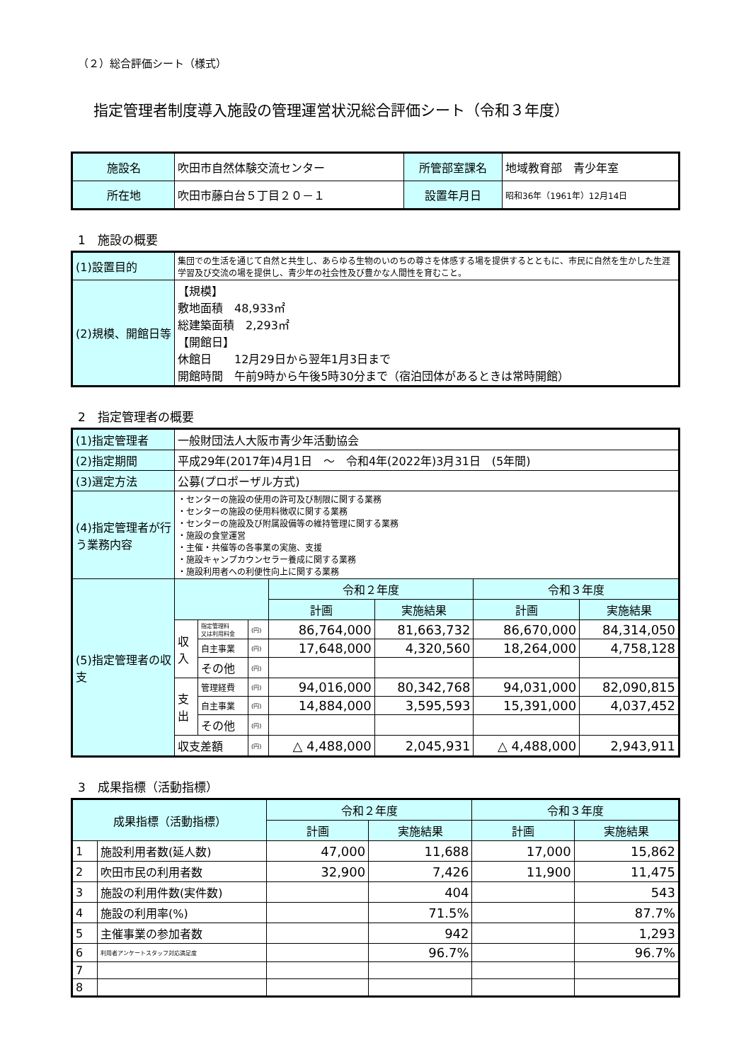（２）総合評価シート（様式）
指定管理者制度導入施設の管理運営状況総合評価シート（令和３年度）
| 施設名 | 吹田市自然体験交流センター | 所管部室課名 | 地域教育部 青少年室 |
| 所在地 | 吹田市藤白台５丁目２０－１ | 設置年月日 | 昭和36年（1961年）12月14日 |
1　施設の概要
| (1)設置目的 | 集団での生活を通じて自然と共生し、あらゆる生物のいのちの尊さを体感する場を提供するとともに、市民に自然を生かした生涯学習及び交流の場を提供し、青少年の社会性及び豊かな人間性を育むこと。 |
| (2)規模、開館日等 | 【規模】 敷地面積 48,933㎡ 総建築面積 2,293㎡ 【開館日】 休館日 12月29日から翌年1月3日まで 開館時間 午前9時から午後5時30分まで（宿泊団体があるときは常時開館） |
2　指定管理者の概要
| (1)指定管理者 | 一般財団法人大阪市青少年活動協会 | | | | | | |
| (2)指定期間 | 平成29年(2017年)4月1日 ～ 令和4年(2022年)3月31日 (5年間) | | | | | | |
| (3)選定方法 | 公募(プロポーザル方式) | | | | | | |
| (4)指定管理者が行う業務内容 | ・センターの施設の使用の許可及び制限に関する業務 ・センターの施設の使用料徴収に関する業務 ・センターの施設及び附属設備等の維持管理に関する業務 ・施設の食堂運営 ・主催・共催等の各事業の実施、支援 ・施設キャンプカウンセラー養成に関する業務 ・施設利用者への利便性向上に関する業務 | | | | | | |
| (5)指定管理者の収支 | | | | 令和２年度 | | 令和３年度 | |
| | | | | 計画 | 実施結果 | 計画 | 実施結果 |
| | 収入 | 指定管理料 又は利用料金 | (円) | 86,764,000 | 81,663,732 | 86,670,000 | 84,314,050 |
| | | 自主事業 | (円) | 17,648,000 | 4,320,560 | 18,264,000 | 4,758,128 |
| | | その他 | (円) | | | | |
| | 支出 | 管理経費 | (円) | 94,016,000 | 80,342,768 | 94,031,000 | 82,090,815 |
| | | 自主事業 | (円) | 14,884,000 | 3,595,593 | 15,391,000 | 4,037,452 |
| | | その他 | (円) | | | | |
| | 収支差額 | | (円) | △ 4,488,000 | 2,045,931 | △ 4,488,000 | 2,943,911 |
3　成果指標（活動指標）
| 成果指標（活動指標） | | 令和２年度 | | 令和３年度 | |
| | | 計画 | 実施結果 | 計画 | 実施結果 |
| 1 | 施設利用者数(延人数) | 47,000 | 11,688 | 17,000 | 15,862 |
| 2 | 吹田市民の利用者数 | 32,900 | 7,426 | 11,900 | 11,475 |
| 3 | 施設の利用件数(実件数) | | 404 | | 543 |
| 4 | 施設の利用率(%) | | 71.5% | | 87.7% |
| 5 | 主催事業の参加者数 | | 942 | | 1,293 |
| 6 | 利用者アンケートスタッフ対応満足度 | | 96.7% | | 96.7% |
| 7 | | | | | |
| 8 | | | | | |